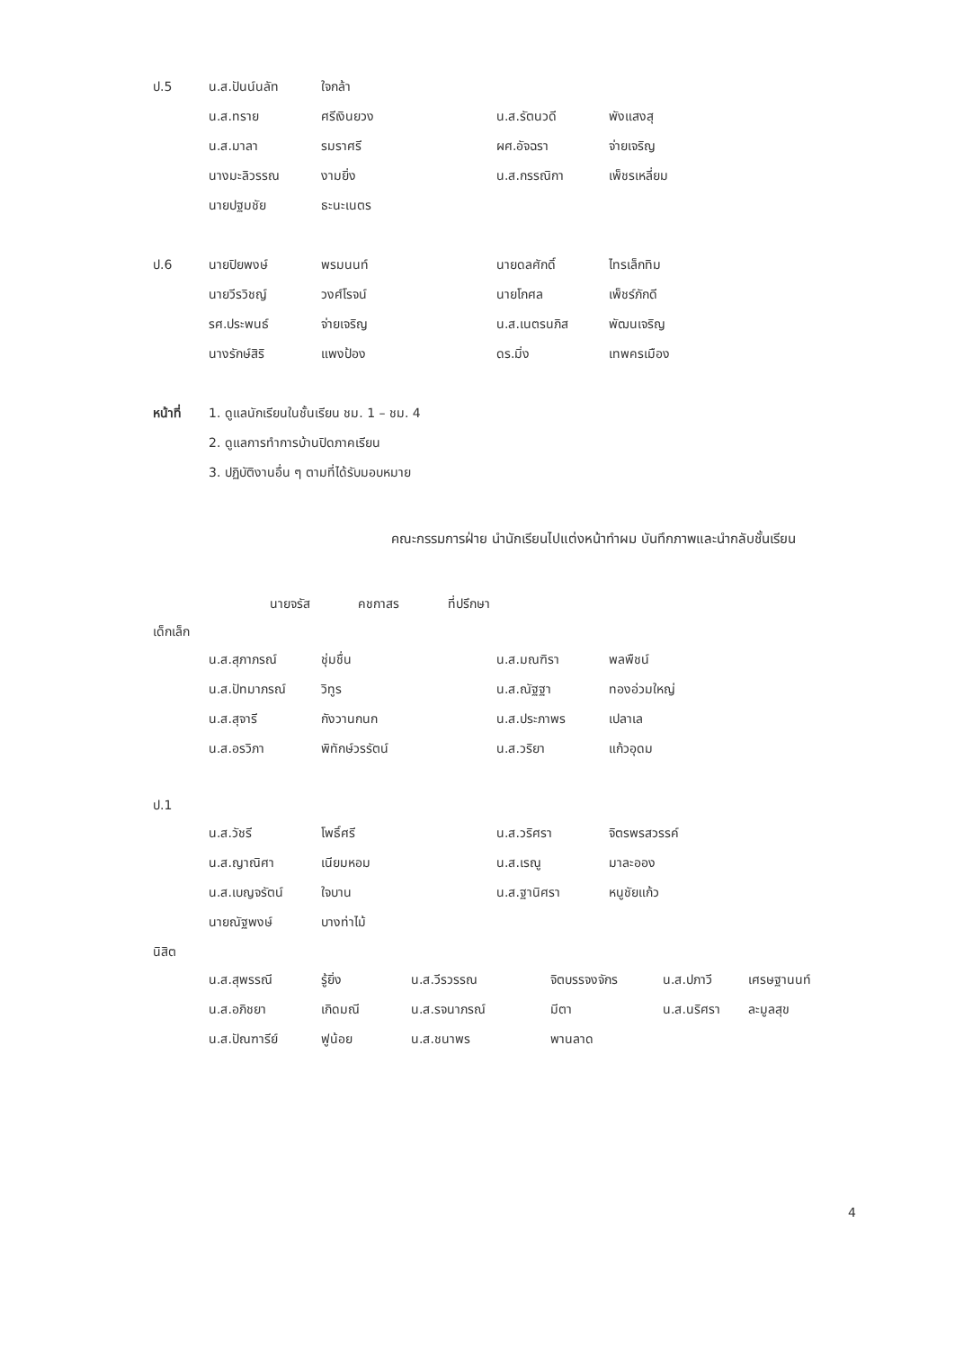| ป.5 | น.ส.ปันน์นลัท | ใจกล้า | | |
| | น.ส.ทราย | ศรีเงินยวง | น.ส.รัตนวดี | พังแสงสุ |
| | น.ส.มาลา | รมราศรี | ผศ.อัจฉรา | จ่ายเจริญ |
| | นางมะลิวรรณ | งามยิ่ง | น.ส.กรรณิกา | เพ็ชรเหลี่ยม |
| | นายปฐมชัย | ธะนะเนตร | | |
| ป.6 | นายปิยพงษ์ | พรมนนท์ | นายดลศักดิ์ | ไทรเล็กทิม |
| | นายวีรวิชญ์ | วงศ์โรจน์ | นายโกศล | เพ็ชร์ภักดี |
| | รศ.ประพนธ์ | จ่ายเจริญ | น.ส.เนตรนภิส | พัฒนเจริญ |
| | นางรักษ์สิริ | แพงป้อง | ดร.มิ่ง | เทพครเมือง |
| หน้าที่ | 1. ดูแลนักเรียนในชั้นเรียน ชม. 1 – ชม. 4 | | | |
| | 2. ดูแลการทำการบ้านปิดภาคเรียน | | | |
| | 3. ปฏิบัติงานอื่น ๆ ตามที่ได้รับมอบหมาย | | | |
คณะกรรมการฝ่าย นำนักเรียนไปแต่งหน้าทำผม บันทึกภาพและนำกลับชั้นเรียน
นายจรัส คชกาสร ที่ปรึกษา
เด็กเล็ก
| น.ส.สุภาภรณ์ | ชุ่มชื่น | น.ส.มณฑิรา | พลพืชน์ |
| น.ส.ปัทมาภรณ์ | วิทูร | น.ส.ณัฐฐา | ทองอ่วมใหญ่ |
| น.ส.สุจารี | กังวานกนก | น.ส.ประภาพร | เปลาเล |
| น.ส.อรวิภา | พิทักษ์วรรัตน์ | น.ส.วริยา | แก้วอุดม |
ป.1
| น.ส.วัชรี | โพธิ์ศรี | น.ส.วริศรา | จิตรพรสวรรค์ |
| น.ส.ญาณิศา | เนียมหอม | น.ส.เรณู | มาละออง |
| น.ส.เบญจรัตน์ | ใจบาน | น.ส.ฐานิศรา | หนูชัยแก้ว |
| นายณัฐพงษ์ | บางท่าไม้ | | |
นิสิต
| น.ส.สุพรรณี | รู้ยิ่ง | น.ส.วีรวรรณ | จิตบรรจงจักร | น.ส.ปภาวี | เศรษฐานนท์ |
| น.ส.อภิชยา | เกิดมณี | น.ส.รจนาภรณ์ | มีตา | น.ส.นริศรา | ละมูลสุข |
| น.ส.ปัณฑารีย์ | ฟูน้อย | น.ส.ชนาพร | พานลาด | | |
4